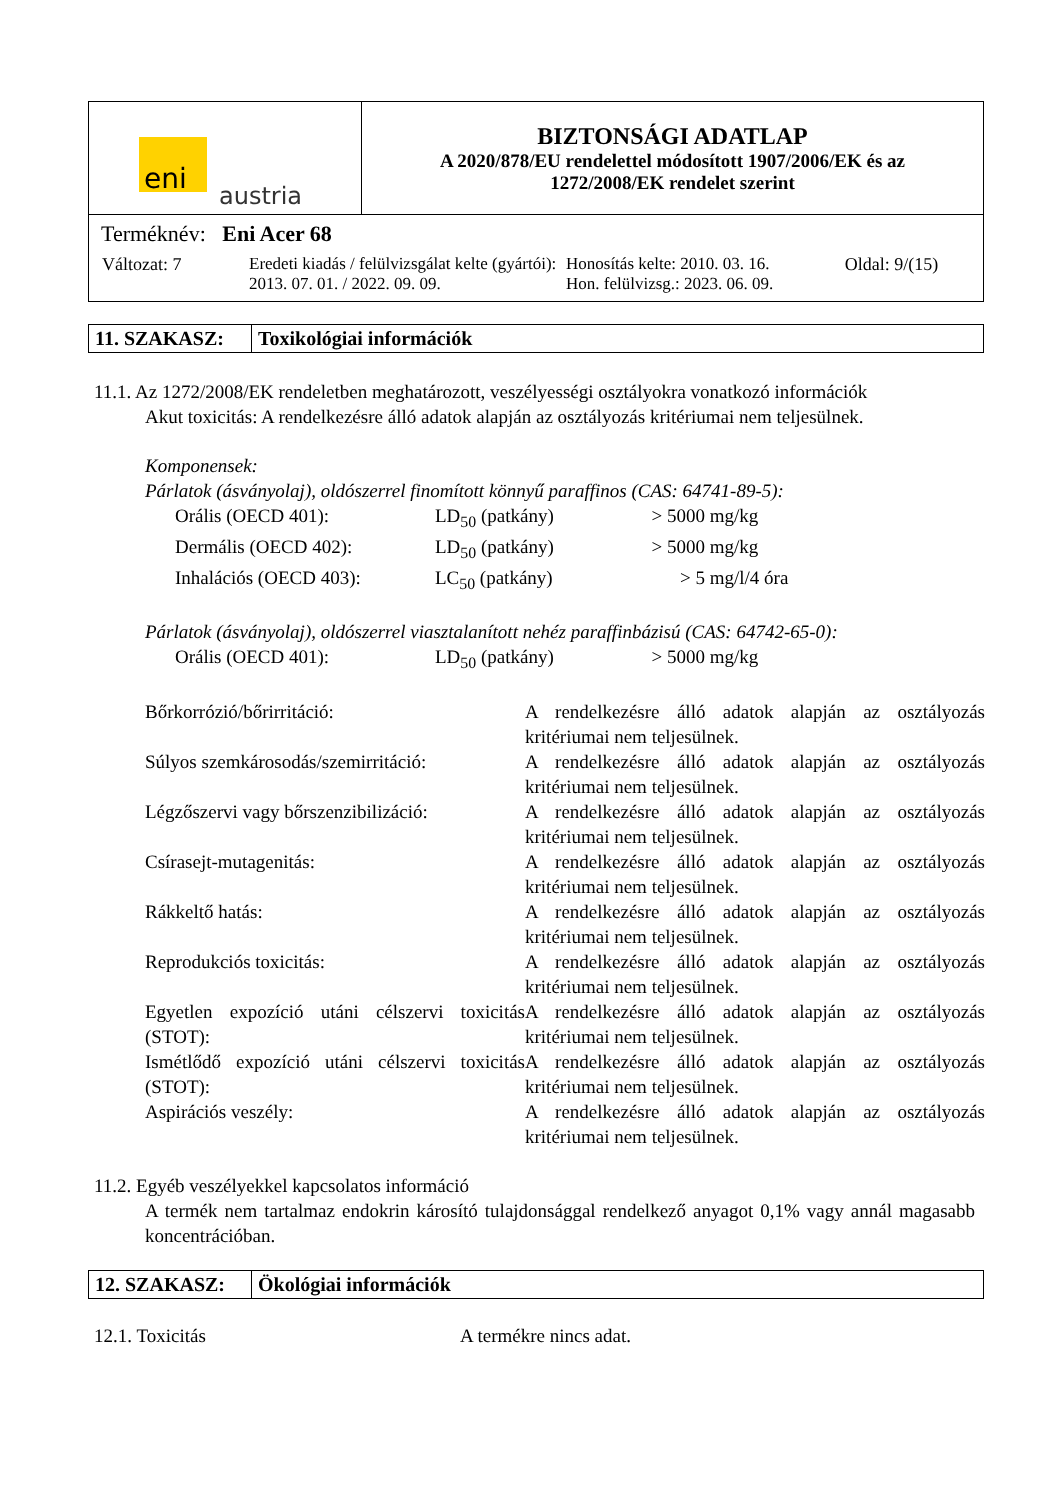| eni austria | BIZTONSÁGI ADATLAP A 2020/878/EU rendelettel módosított 1907/2006/EK és az 1272/2008/EK rendelet szerint |
| Terméknév: Eni Acer 68 / Változat: 7 / Eredeti kiadás / felülvizsgálat kelte (gyártói): 2013. 07. 01. / 2022. 09. 09. / Honosítás kelte: 2010. 03. 16. Hon. felülvizsg.: 2023. 06. 09. / Oldal: 9/(15) / | |
| 11. SZAKASZ: | Toxikológiai információk |
11.1. Az 1272/2008/EK rendeletben meghatározott, veszélyességi osztályokra vonatkozó információk
Akut toxicitás: A rendelkezésre álló adatok alapján az osztályozás kritériumai nem teljesülnek.
Komponensek:
Párlatok (ásványolaj), oldószerrel finomított könnyű paraffinos (CAS: 64741-89-5):
| Orális (OECD 401): | LD<sub>50</sub> (patkány) | > 5000 | mg/kg |
| Dermális (OECD 402): | LD<sub>50</sub> (patkány) | > 5000 | mg/kg |
| Inhalációs (OECD 403): | LC<sub>50</sub> (patkány) | > 5 | mg/l/4 óra |
Párlatok (ásványolaj), oldószerrel viasztalanított nehéz paraffinbázisú (CAS: 64742-65-0):
| Orális (OECD 401): | LD<sub>50</sub> (patkány) | > 5000 | mg/kg |
| Bőrkorrózió/bőrirritáció: | A rendelkezésre álló adatok alapján az osztályozás kritériumai nem teljesülnek. |
| Súlyos szemkárosodás/szemirritáció: | A rendelkezésre álló adatok alapján az osztályozás kritériumai nem teljesülnek. |
| Légzőszervi vagy bőrszenzibilizáció: | A rendelkezésre álló adatok alapján az osztályozás kritériumai nem teljesülnek. |
| Csírasejt-mutagenitás: | A rendelkezésre álló adatok alapján az osztályozás kritériumai nem teljesülnek. |
| Rákkeltő hatás: | A rendelkezésre álló adatok alapján az osztályozás kritériumai nem teljesülnek. |
| Reprodukciós toxicitás: | A rendelkezésre álló adatok alapján az osztályozás kritériumai nem teljesülnek. |
| Egyetlen expozíció utáni célszervi toxicitás (STOT): | A rendelkezésre álló adatok alapján az osztályozás kritériumai nem teljesülnek. |
| Ismétlődő expozíció utáni célszervi toxicitás (STOT): | A rendelkezésre álló adatok alapján az osztályozás kritériumai nem teljesülnek. |
| Aspirációs veszély: | A rendelkezésre álló adatok alapján az osztályozás kritériumai nem teljesülnek. |
11.2. Egyéb veszélyekkel kapcsolatos információ
A termék nem tartalmaz endokrin károsító tulajdonsággal rendelkező anyagot 0,1% vagy annál magasabb koncentrációban.
| 12. SZAKASZ: | Ökológiai információk |
12.1. Toxicitás A termékre nincs adat.